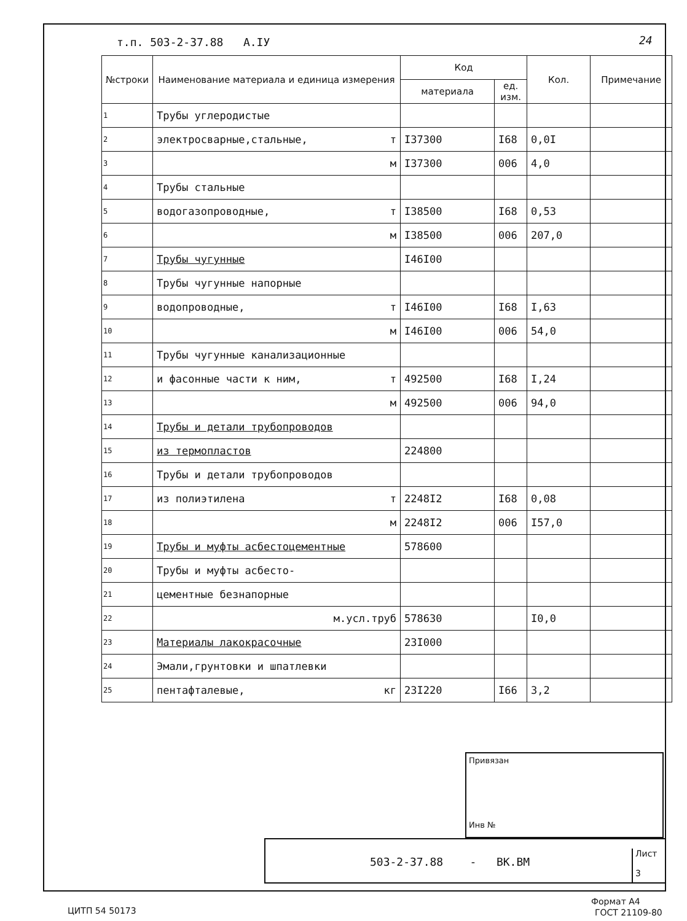т.п. 503-2-37.88 А.IУ 24
| №строки | Наименование материала и единица измерения | Код | | Кол. | Примечание |
| --- | --- | --- | --- | --- | --- |
| | | материала | ед. изм. | | |
| 1 | Трубы углеродистые | | | | |
| 2 | электросварные,стальные, т | I37300 | I68 | 0,0I | |
| 3 | м | I37300 | 006 | 4,0 | |
| 4 | Трубы стальные | | | | |
| 5 | водогазопроводные, т | I38500 | I68 | 0,53 | |
| 6 | м | I38500 | 006 | 207,0 | |
| 7 | Трубы чугунные | I46I00 | | | |
| 8 | Трубы чугунные напорные | | | | |
| 9 | водопроводные, т | I46I00 | I68 | I,63 | |
| 10 | м | I46I00 | 006 | 54,0 | |
| 11 | Трубы чугунные канализационные | | | | |
| 12 | и фасонные части к ним, т | 492500 | I68 | I,24 | |
| 13 | м | 492500 | 006 | 94,0 | |
| 14 | Трубы и детали трубопроводов | | | | |
| 15 | из термопластов | 224800 | | | |
| 16 | Трубы и детали трубопроводов | | | | |
| 17 | из полиэтилена т | 2248I2 | I68 | 0,08 | |
| 18 | м | 2248I2 | 006 | I57,0 | |
| 19 | Трубы и муфты асбестоцементные | 578600 | | | |
| 20 | Трубы и муфты асбесто- | | | | |
| 21 | цементные безнапорные | | | | |
| 22 | м.усл.труб | 578630 | | I0,0 | |
| 23 | Материалы лакокрасочные | 23I000 | | | |
| 24 | Эмали,грунтовки и шпатлевки | | | | |
| 25 | пентафталевые, кг | 23I220 | I66 | 3,2 | |
Привязан
Инв №
503-2-37.88 - ВК.ВМ
Лист
3
Формат А4
ЦИТП 54 50173 ГОСТ 21109-80